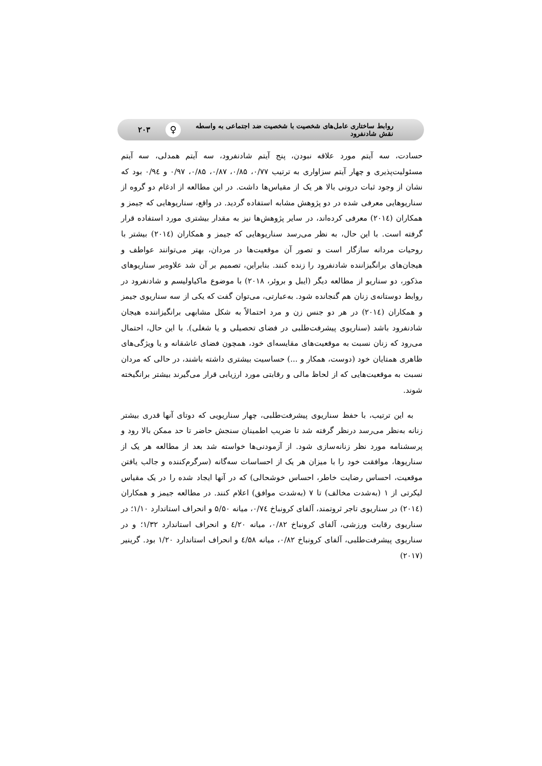روابط ساختاری عامل‌های شخصیت با شخصیت ضد اجتماعی به واسطه نقش شادنفرود ♀ ۲۰۳
حسادت، سه آیتم مورد علاقه نبودن، پنج آیتم شادنفرود، سه آیتم همدلی، سه آیتم مسئولیت‌پذیری و چهار آیتم سزاواری به ترتیب ۰/۷۷، ۰/۸۵، ۰/۸۷، ۰/۸۵، ۰/۹۷ و ۰/۹٤ بود که نشان از وجود ثبات درونی بالا هر یک از مقیاس‌ها داشت. در این مطالعه از ادغام دو گروه از سناریوهایی معرفی شده در دو پژوهش مشابه استفاده گردید. در واقع، سناریوهایی که جیمز و همکاران (۲۰۱٤) معرفی کرده‌اند، در سایر پژوهش‌ها نیز به مقدار بیشتری مورد استفاده قرار گرفته است. با این حال، به نظر می‌رسد سناریوهایی که جیمز و همکاران (۲۰۱٤) بیشتر با روحیات مردانه سازگار است و تصور آن موقعیت‌ها در مردان، بهتر می‌توانند عواطف و هیجان‌های برانگیزاننده شادنفرود را زنده کنند. بنابراین، تصمیم بر آن شد علاوه‌بر سناریوهای مذکور، دو سناریو از مطالعه دیگر (ایبل و بروئر، ۲۰۱۸) با موضوع ماکیاولیسم و شادنفرود در روابط دوستانه‌ی زنان هم گنجانده شود. به‌عبارتی، می‌توان گفت که یکی از سه سناریوی جیمز و همکاران (۲۰۱٤) در هر دو جنس زن و مرد احتمالاً به شکل مشابهی برانگیزاننده هیجان شادنفرود باشد (سناریوی پیشرفت‌طلبی در فضای تحصیلی و یا شغلی). با این حال، احتمال می‌رود که زنان نسبت به موقعیت‌های مقایسه‌ای خود، همچون فضای عاشقانه و یا ویژگی‌های ظاهری همتایان خود (دوست، همکار و ...) حساسیت بیشتری داشته باشند، در حالی که مردان نسبت به موقعیت‌هایی که از لحاظ مالی و رقابتی مورد ارزیابی قرار می‌گیرند بیشتر برانگیخته شوند.
به این ترتیب، با حفظ سناریوی پیشرفت‌طلبی، چهار سناریویی که دوتای آنها قدری بیشتر زنانه به‌نظر می‌رسد درنظر گرفته شد تا ضریب اطمینان سنجش حاضر تا حد ممکن بالا رود و پرسشنامه مورد نظر زنانه‌سازی شود. از آزمودنی‌ها خواسته شد بعد از مطالعه هر یک از سناریوها، موافقت خود را با میزان هر یک از احساسات سه‌گانه (سرگرم‌کننده و جالب یافتن موقعیت، احساس رضایت خاطر، احساس خوشحالی) که در آنها ایجاد شده را در یک مقیاس لیکرتی از ۱ (به‌شدت مخالف) تا ۷ (به‌شدت موافق) اعلام کنند. در مطالعه جیمز و همکاران (۲۰۱٤) در سناریوی تاجر ثروتمند، آلفای کرونباخ ۰/۷٤، میانه ۵/۵۰ و انحراف استاندارد ۱/۱۰؛ در سناریوی رقابت ورزشی، آلفای کرونباخ ۰/۸۲، میانه ٤/۲۰ و انحراف استاندارد ۱/۳۲؛ و در سناریوی پیشرفت‌طلبی، آلفای کرونباخ ۰/۸۲، میانه ٤/۵۸ و انحراف استاندارد ۱/۲۰ بود. گرینیر (۲۰۱۷)